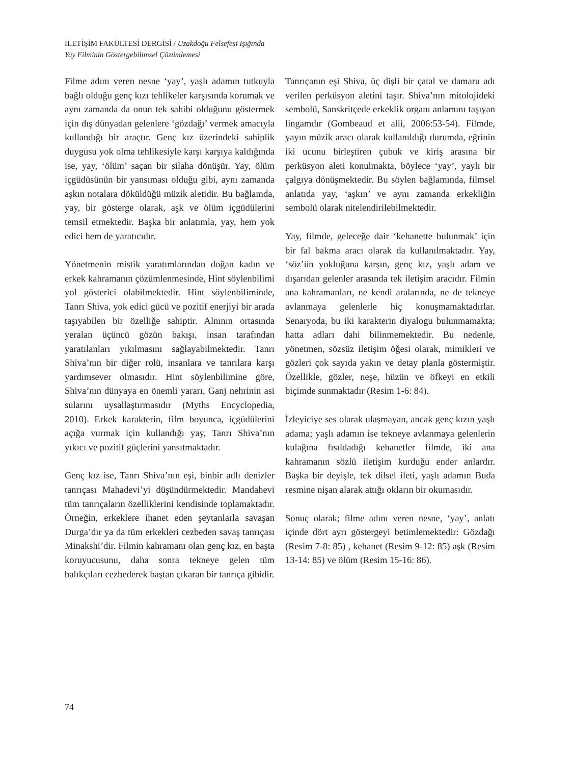İLETİŞİM FAKÜLTESİ DERGİSİ / Uzakdoğu Felsefesi Işığında
Yay Filminin Göstergebilimsel Çözümlemesi
Filme adını veren nesne ‘yay’, yaşlı adamın tutkuyla bağlı olduğu genç kızı tehlikeler karşısında korumak ve aynı zamanda da onun tek sahibi olduğunu göstermek için dış dünyadan gelenlere ‘gözdağı’ vermek amacıyla kullandığı bir araçtır. Genç kız üzerindeki sahiplik duygusu yok olma tehlikesiyle karşı karşıya kaldığında ise, yay, ‘ölüm’ saçan bir silaha dönüşür. Yay, ölüm içgüdüsünün bir yansıması olduğu gibi, aynı zamanda aşkın notalara döküldüğü müzik aletidir. Bu bağlamda, yay, bir gösterge olarak, aşk ve ölüm içgüdülerini temsil etmektedir. Başka bir anlatımla, yay, hem yok edici hem de yaratıcıdır.
Yönetmenin mistik yaratımlarından doğan kadın ve erkek kahramanın çözümlenmesinde, Hint söylenbilimi yol gösterici olabilmektedir. Hint söylenbiliminde, Tanrı Shiva, yok edici gücü ve pozitif enerjiyi bir arada taşıyabilen bir özelliğe sahiptir. Alnının ortasında yeralan üçüncü gözün bakışı, insan tarafından yaratılanları yıkılmasını sağlayabilmektedir. Tanrı Shiva’nın bir diğer rolü, insanlara ve tanrılara karşı yardımsever olmasıdır. Hint söylenbilimine göre, Shiva’nın dünyaya en önemli yararı, Ganj nehrinin asi sularını uysallaştırmasıdır (Myths Encyclopedia, 2010). Erkek karakterin, film boyunca, içgüdülerini açığa vurmak için kullandığı yay, Tanrı Shiva’nın yıkıcı ve pozitif güçlerini yansıtmaktadır.
Genç kız ise, Tanrı Shiva’nın eşi, binbir adlı denizler tanrıçası Mahadevi’yi düşündürmektedir. Mandahevi tüm tanrıçaların özelliklerini kendisinde toplamaktadır. Örneğin, erkeklere ihanet eden şeytanlarla savaşan Durga’dır ya da tüm erkekleri cezbeden savaş tanrıçası Minakshi’dir. Filmin kahramanı olan genç kız, en başta koruyucusunu, daha sonra tekneye gelen tüm balıkçıları cezbederek baştan çıkaran bir tanrıça gibidir.
Tanrıçanın eşi Shiva, üç dişli bir çatal ve damaru adı verilen perküsyon aletini taşır. Shiva’nın mitolojideki sembolü, Sanskritçede erkeklik organı anlamını taşıyan lingamdır (Gombeaud et alii, 2006:53-54). Filmde, yayın müzik aracı olarak kullanıldığı durumda, eğrinin iki ucunu birleştiren çubuk ve kiriş arasına bir perküsyon aleti konulmakta, böylece ‘yay’, yaylı bir çalgıya dönüşmektedir. Bu söylen bağlamında, filmsel anlatıda yay, ‘aşkın’ ve aynı zamanda erkekliğin sembolü olarak nitelendirilebilmektedir.
Yay, filmde, geleceğe dair ‘kehanette bulunmak’ için bir fal bakma aracı olarak da kullanılmaktadır. Yay, ‘söz’ün yokluğuna karşın, genç kız, yaşlı adam ve dışarıdan gelenler arasında tek iletişim aracıdır. Filmin ana kahramanları, ne kendi aralarında, ne de tekneye avlanmaya gelenlerle hiç konuşmamaktadırlar. Senaryoda, bu iki karakterin diyalogu bulunmamakta; hatta adları dahi bilinmemektedir. Bu nedenle, yönetmen, sözsüz iletişim öğesi olarak, mimikleri ve gözleri çok sayıda yakın ve detay planla göstermiştir. Özellikle, gözler, neşe, hüzün ve öfkeyi en etkili biçimde sunmaktadır (Resim 1-6: 84).
İzleyiciye ses olarak ulaşmayan, ancak genç kızın yaşlı adama; yaşlı adamın ise tekneye avlanmaya gelenlerin kulağına fısıldadığı kehanetler filmde, iki ana kahramanın sözlü iletişim kurduğu ender anlardır. Başka bir deyişle, tek dilsel ileti, yaşlı adamın Buda resmine nişan alarak attığı okların bir okumasıdır.
Sonuç olarak; filme adını veren nesne, ‘yay’, anlatı içinde dört ayrı göstergeyi betimlemektedir: Gözdağı (Resim 7-8: 85) , kehanet (Resim 9-12: 85) aşk (Resim 13-14: 85) ve ölüm (Resim 15-16: 86).
74